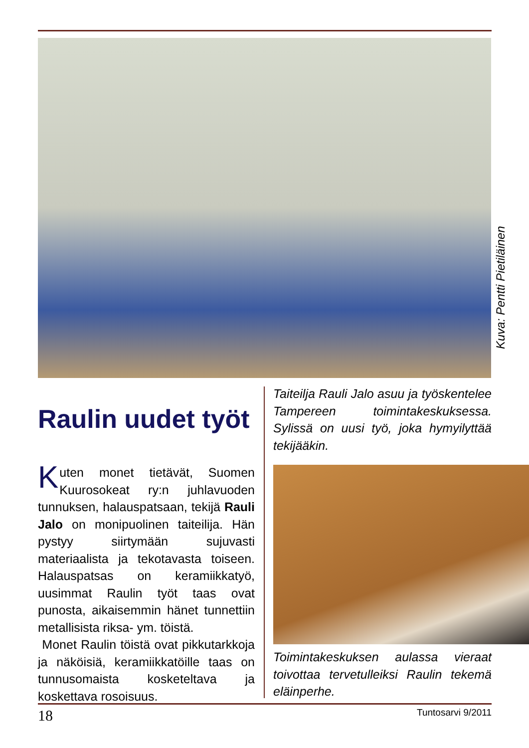Kuva: Pentti Pietiläinen
Raulin uudet työt
Kuten monet tietävät, Suomen Kuurosokeat ry:n juhlavuoden tunnuksen, halauspatsaan, tekijä Rauli Jalo on monipuolinen taiteilija. Hän pystyy siirtymään sujuvasti materiaalista ja tekotavasta toiseen. Halauspatsas on keramiikkatyö, uusimmat Raulin työt taas ovat punosta, aikaisemmin hänet tunnettiin metallisista riksa- ym. töistä.
Monet Raulin töistä ovat pikkutarkkoja ja näköisiä, keramiikkatöille taas on tunnusomaista kosketeltava ja koskettava rosoisuus.
Taiteilja Rauli Jalo asuu ja työskentelee Tampereen toimintakeskuksessa. Sylissä on uusi työ, joka hymyilyttää tekijääkin.
Toimintakeskuksen aulassa vieraat toivottaa tervetulleiksi Raulin tekemä eläinperhe.
18 Tuntosarvi 9/2011